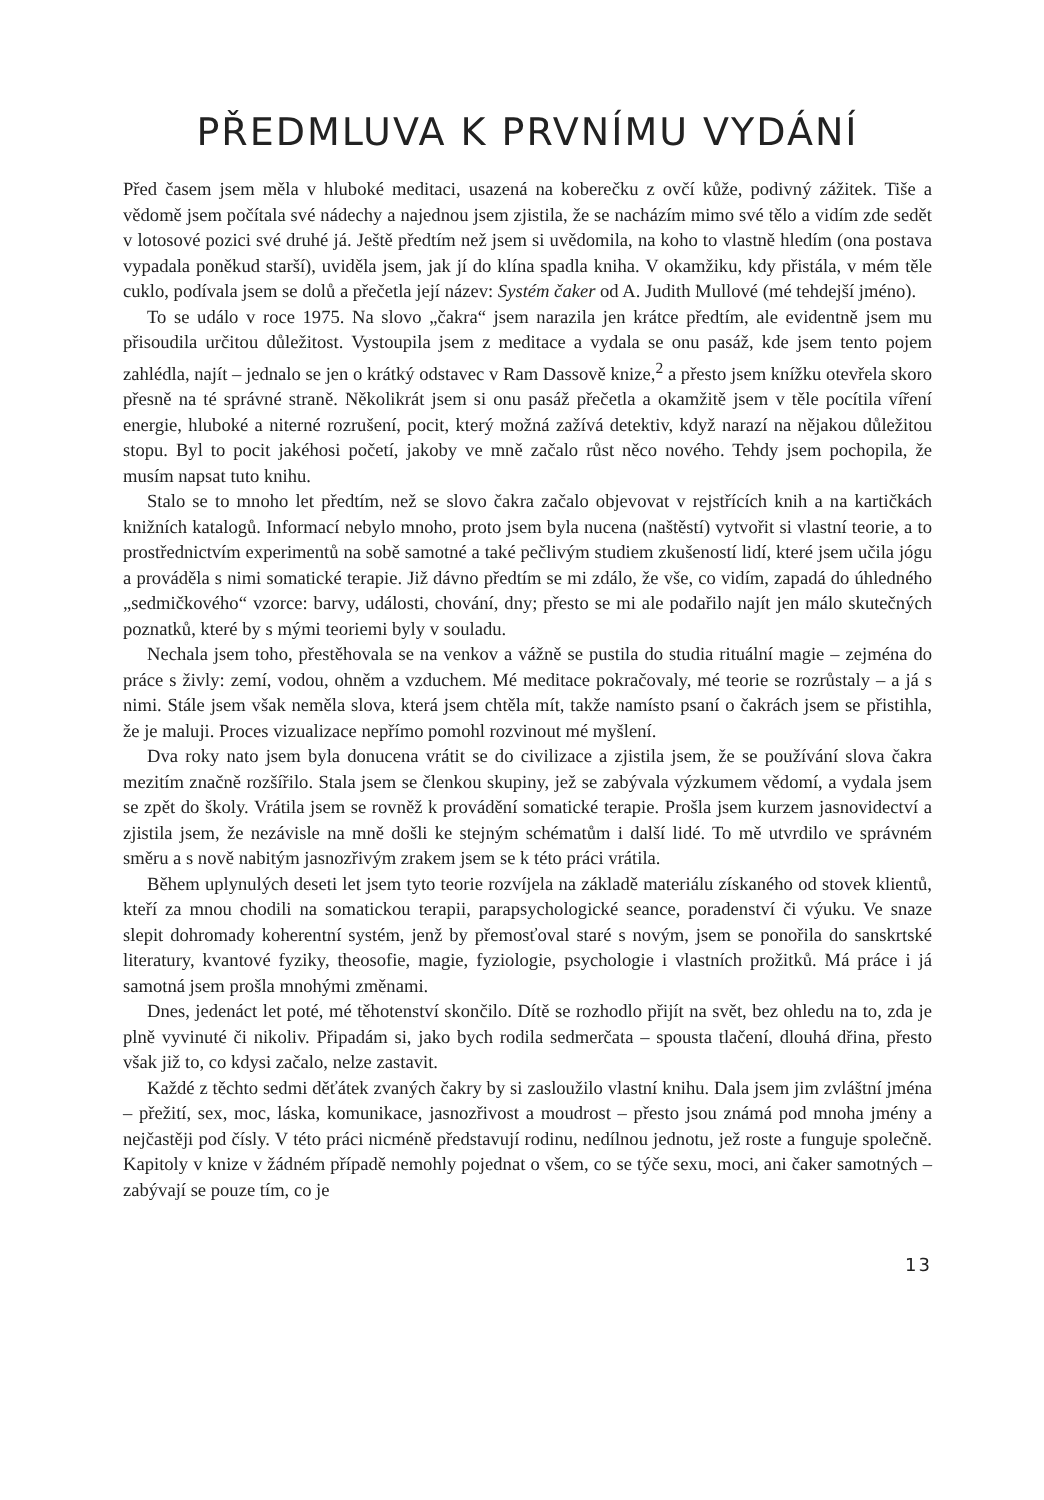PŘEDMLUVA K PRVNÍMU VYDÁNÍ
Před časem jsem měla v hluboké meditaci, usazená na koberečku z ovčí kůže, podivný zážitek. Tiše a vědomě jsem počítala své nádechy a najednou jsem zjistila, že se nacházím mimo své tělo a vidím zde sedět v lotosové pozici své druhé já. Ještě předtím než jsem si uvědomila, na koho to vlastně hledím (ona postava vypadala poněkud starší), uviděla jsem, jak jí do klína spadla kniha. V okamžiku, kdy přistála, v mém těle cuklo, podívala jsem se dolů a přečetla její název: Systém čaker od A. Judith Mullové (mé tehdejší jméno).
To se událo v roce 1975. Na slovo „čakra“ jsem narazila jen krátce předtím, ale evidentně jsem mu přisoudila určitou důležitost. Vystoupila jsem z meditace a vydala se onu pasáž, kde jsem tento pojem zahlédla, najít – jednalo se jen o krátký odstavec v Ram Dassově knize,<sup>2</sup> a přesto jsem knížku otevřela skoro přesně na té správné straně. Několikrát jsem si onu pasáž přečetla a okamžitě jsem v těle pocítila víření energie, hluboké a niterné rozrušení, pocit, který možná zažívá detektiv, když narazí na nějakou důležitou stopu. Byl to pocit jakéhosi početí, jakoby ve mně začalo růst něco nového. Tehdy jsem pochopila, že musím napsat tuto knihu.
Stalo se to mnoho let předtím, než se slovo čakra začalo objevovat v rejstřících knih a na kartičkách knižních katalogů. Informací nebylo mnoho, proto jsem byla nucena (naštěstí) vytvořit si vlastní teorie, a to prostřednictvím experimentů na sobě samotné a také pečlivým studiem zkušeností lidí, které jsem učila jógu a prováděla s nimi somatické terapie. Již dávno předtím se mi zdálo, že vše, co vidím, zapadá do úhledného „sedmičkového“ vzorce: barvy, události, chování, dny; přesto se mi ale podařilo najít jen málo skutečných poznatků, které by s mými teoriemi byly v souladu.
Nechala jsem toho, přestěhovala se na venkov a vážně se pustila do studia rituální magie – zejména do práce s živly: zemí, vodou, ohněm a vzduchem. Mé meditace pokračovaly, mé teorie se rozrůstaly – a já s nimi. Stále jsem však neměla slova, která jsem chtěla mít, takže namísto psaní o čakrách jsem se přistihla, že je maluji. Proces vizualizace nepřímo pomohl rozvinout mé myšlení.
Dva roky nato jsem byla donucena vrátit se do civilizace a zjistila jsem, že se používání slova čakra mezitím značně rozšířilo. Stala jsem se členkou skupiny, jež se zabývala výzkumem vědomí, a vydala jsem se zpět do školy. Vrátila jsem se rovněž k provádění somatické terapie. Prošla jsem kurzem jasnovidectví a zjistila jsem, že nezávisle na mně došli ke stejným schématům i další lidé. To mě utvrdilo ve správném směru a s nově nabitým jasnozřivým zrakem jsem se k této práci vrátila.
Během uplynulých deseti let jsem tyto teorie rozvíjela na základě materiálu získaného od stovek klientů, kteří za mnou chodili na somatickou terapii, parapsychologické seance, poradenství či výuku. Ve snaze slepit dohromady koherentní systém, jenž by přemosťoval staré s novým, jsem se ponořila do sanskrtské literatury, kvantové fyziky, theosofie, magie, fyziologie, psychologie i vlastních prožitků. Má práce i já samotná jsem prošla mnohými změnami.
Dnes, jedenáct let poté, mé těhotenství skončilo. Dítě se rozhodlo přijít na svět, bez ohledu na to, zda je plně vyvinuté či nikoliv. Připadám si, jako bych rodila sedmerčata – spousta tlačení, dlouhá dřina, přesto však již to, co kdysi začalo, nelze zastavit.
Každé z těchto sedmi děťátek zvaných čakry by si zasloužilo vlastní knihu. Dala jsem jim zvláštní jména – přežití, sex, moc, láska, komunikace, jasnozřivost a moudrost – přesto jsou známá pod mnoha jmény a nejčastěji pod čísly. V této práci nicméně představují rodinu, nedílnou jednotu, jež roste a funguje společně. Kapitoly v knize v žádném případě nemohly pojednat o všem, co se týče sexu, moci, ani čaker samotných – zabývají se pouze tím, co je
13